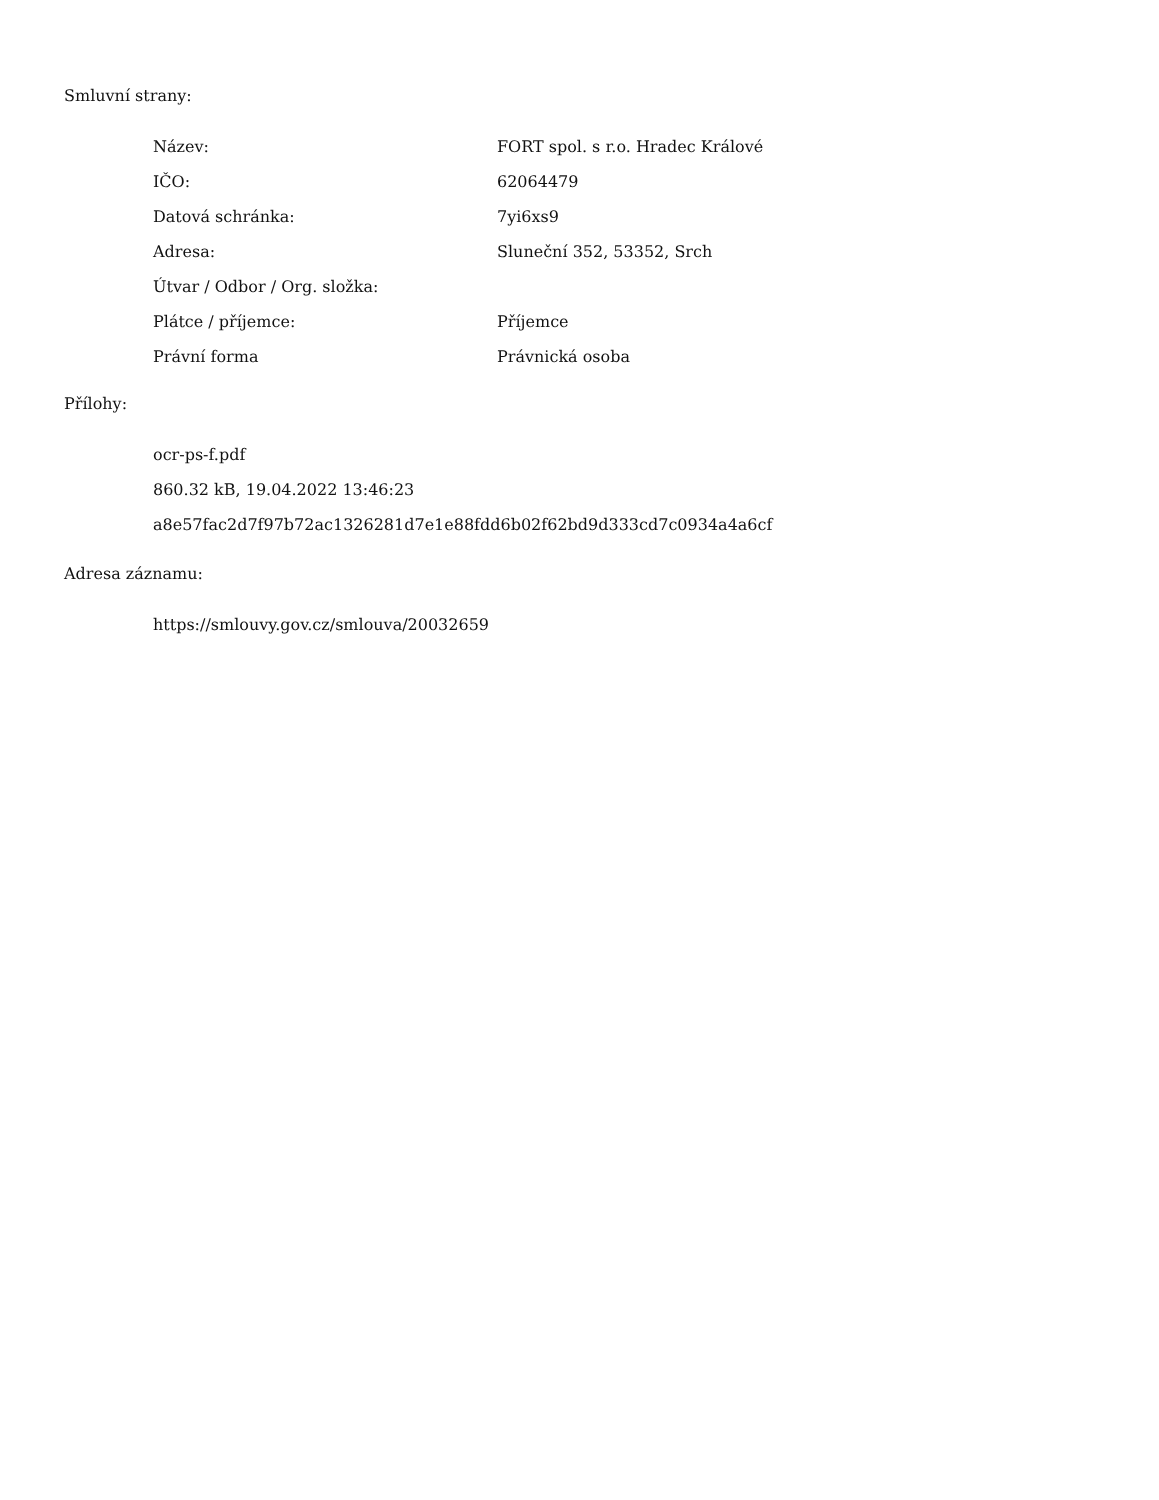Smluvní strany:
| Název: | FORT spol. s r.o. Hradec Králové |
| IČO: | 62064479 |
| Datová schránka: | 7yi6xs9 |
| Adresa: | Sluneční 352, 53352, Srch |
| Útvar / Odbor / Org. složka: | |
| Plátce / příjemce: | Příjemce |
| Právní forma | Právnická osoba |
Přílohy:
ocr-ps-f.pdf
860.32 kB, 19.04.2022 13:46:23
a8e57fac2d7f97b72ac1326281d7e1e88fdd6b02f62bd9d333cd7c0934a4a6cf
Adresa záznamu:
https://smlouvy.gov.cz/smlouva/20032659